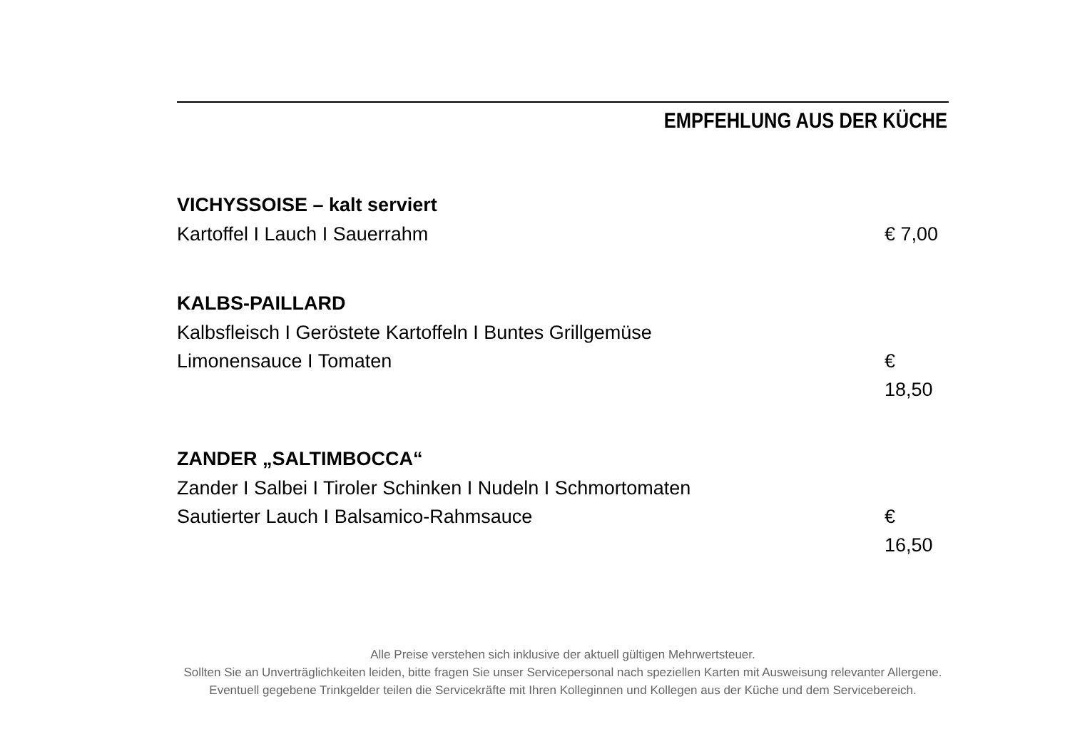EMPFEHLUNG AUS DER KÜCHE
VICHYSSOISE – kalt serviert
Kartoffel I Lauch I Sauerrahm € 7,00
KALBS-PAILLARD
Kalbsfleisch I Geröstete Kartoffeln I Buntes Grillgemüse
Limonensauce I Tomaten € 18,50
ZANDER „SALTIMBOCCA“
Zander I Salbei I Tiroler Schinken I Nudeln I Schmortomaten
Sautierter Lauch I Balsamico-Rahmsauce € 16,50
Alle Preise verstehen sich inklusive der aktuell gültigen Mehrwertsteuer.
Sollten Sie an Unverträglichkeiten leiden, bitte fragen Sie unser Servicepersonal nach speziellen Karten mit Ausweisung relevanter Allergene.
Eventuell gegebene Trinkgelder teilen die Servicekräfte mit Ihren Kolleginnen und Kollegen aus der Küche und dem Servicebereich.